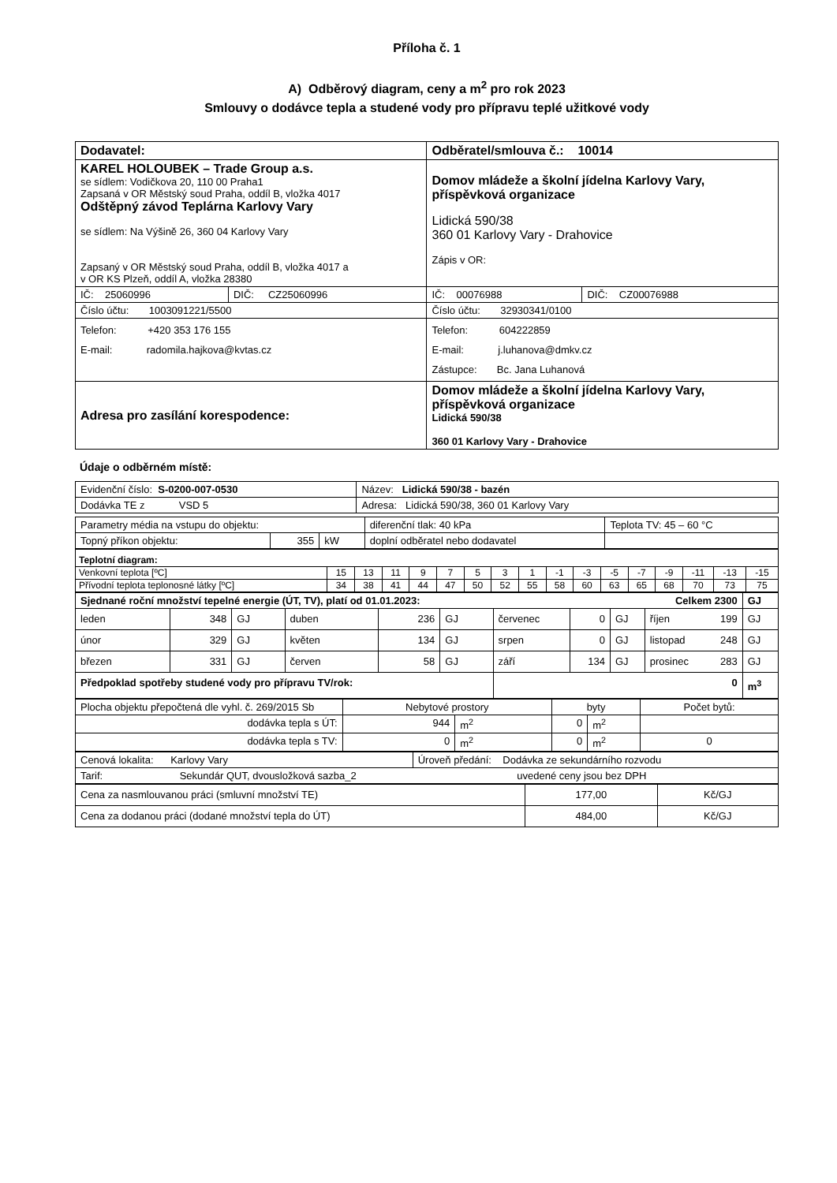Příloha č. 1
A) Odběrový diagram, ceny a m<sup>2</sup> pro rok 2023
Smlouvy o dodávce tepla a studené vody pro přípravu teplé užitkové vody
| Dodavatel: | | Odběratel/smlouva č.: 10014 | |
| --- | --- | --- | --- |
| KAREL HOLOUBEK – Trade Group a.s. se sídlem: Vodičkova 20, 110 00 Praha1 Zapsaná v OR Městský soud Praha, oddíl B, vložka 4017 Odštěpný závod Teplárna Karlovy Vary se sídlem: Na Výšině 26, 360 04 Karlovy Vary Zapsaný v OR Městský soud Praha, oddíl B, vložka 4017 a v OR KS Plzeň, oddíl A, vložka 28380 | | Domov mládeže a školní jídelna Karlovy Vary, příspěvková organizace Lidická 590/38 360 01 Karlovy Vary - Drahovice Zápis v OR: | |
| IČ: 25060996 | DIČ: CZ25060996 | IČ: 00076988 | DIČ: CZ00076988 |
| Číslo účtu: 1003091221/5500 | | Číslo účtu: 32930341/0100 | |
| Telefon: +420 353 176 155 E-mail: radomila.hajkova@kvtas.cz | | Telefon: 604222859 E-mail: j.luhanova@dmkv.cz Zástupce: Bc. Jana Luhanová | |
| Adresa pro zasílání korespodence: | | Domov mládeže a školní jídelna Karlovy Vary, příspěvková organizace Lidická 590/38 360 01 Karlovy Vary - Drahovice | |
Údaje o odběrném místě:
| Evidenční číslo: S-0200-007-0530 | Název: Lidická 590/38 - bazén |
| Dodávka TE z VSD 5 | Adresa: Lidická 590/38, 360 01 Karlovy Vary |
| Parametry média na vstupu do objektu: | | | diferenční tlak: 40 kPa | Teplota TV: 45 – 60 °C |
| Topný příkon objektu: | 355 | kW | doplní odběratel nebo dodavatel | |
| Teplotní diagram: | | | | | | | | | | | | | | | | |
| Venkovní teplota [ºC] | 15 | 13 | 11 | 9 | 7 | 5 | 3 | 1 | -1 | -3 | -5 | -7 | -9 | -11 | -13 | -15 |
| Přívodní teplota teplonosné látky [ºC] | 34 | 38 | 41 | 44 | 47 | 50 | 52 | 55 | 58 | 60 | 63 | 65 | 68 | 70 | 73 | 75 |
| Sjednané roční množství tepelné energie (ÚT, TV), platí od 01.01.2023: Celkem 2300 | | | | | | | | | | GJ |
| leden | 348 | GJ | duben | 236 | GJ | červenec | 0 | GJ | říjen 199 | GJ |
| únor | 329 | GJ | květen | 134 | GJ | srpen | 0 | GJ | listopad 248 | GJ |
| březen | 331 | GJ | červen | 58 | GJ | září | 134 | GJ | prosinec 283 | GJ |
| Předpoklad spotřeby studené vody pro přípravu TV/rok: | | | | | | 0 | | | | m<sup>3</sup> |
| Plocha objektu přepočtená dle vyhl. č. 269/2015 Sb | Nebytové prostory | | byty | | Počet bytů: |
| dodávka tepla s ÚT: | 944 | m<sup>2</sup> | 0 | m<sup>2</sup> | |
| dodávka tepla s TV: | 0 | m<sup>2</sup> | 0 | m<sup>2</sup> | 0 |
| Cenová lokalita: Karlovy Vary | Úroveň předání: Dodávka ze sekundárního rozvodu |
| Tarif: Sekundár QUT, dvousložková sazba_2 uvedené ceny jsou bez DPH | |
| Cena za nasmlouvanou práci (smluvní množství TE) | 177,00 | Kč/GJ |
| Cena za dodanou práci (dodané množství tepla do ÚT) | 484,00 | Kč/GJ |